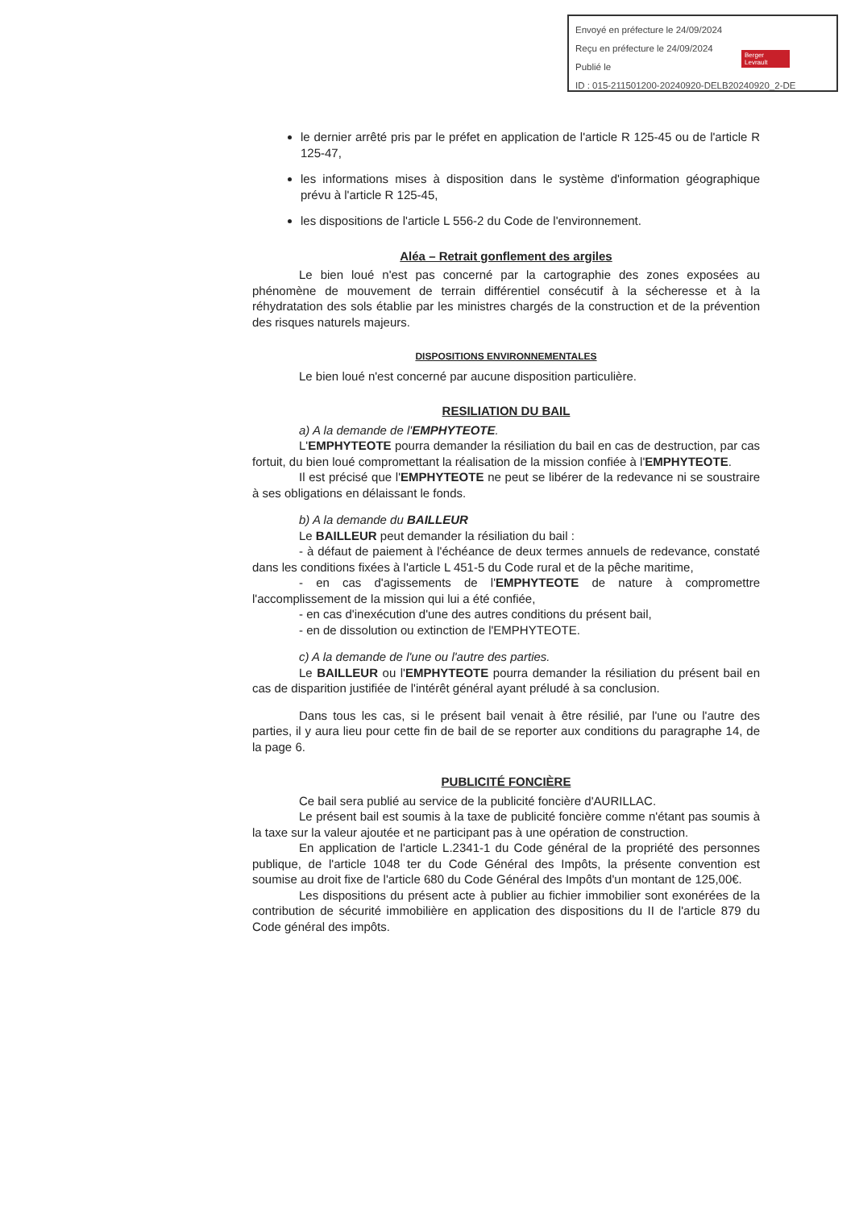Envoyé en préfecture le 24/09/2024
Reçu en préfecture le 24/09/2024
Publié le
ID : 015-211501200-20240920-DELB20240920_2-DE
Berger Levrault
le dernier arrêté pris par le préfet en application de l'article R 125-45 ou de l'article R 125-47,
les informations mises à disposition dans le système d'information géographique prévu à l'article R 125-45,
les dispositions de l'article L 556-2 du Code de l'environnement.
Aléa – Retrait gonflement des argiles
Le bien loué n'est pas concerné par la cartographie des zones exposées au phénomène de mouvement de terrain différentiel consécutif à la sécheresse et à la réhydratation des sols établie par les ministres chargés de la construction et de la prévention des risques naturels majeurs.
DISPOSITIONS ENVIRONNEMENTALES
Le bien loué n'est concerné par aucune disposition particulière.
RESILIATION DU BAIL
a) A la demande de l'EMPHYTEOTE.
L'EMPHYTEOTE pourra demander la résiliation du bail en cas de destruction, par cas fortuit, du bien loué compromettant la réalisation de la mission confiée à l'EMPHYTEOTE.
Il est précisé que l'EMPHYTEOTE ne peut se libérer de la redevance ni se soustraire à ses obligations en délaissant le fonds.
b) A la demande du BAILLEUR
Le BAILLEUR peut demander la résiliation du bail :
- à défaut de paiement à l'échéance de deux termes annuels de redevance, constaté dans les conditions fixées à l'article L 451-5 du Code rural et de la pêche maritime,
- en cas d'agissements de l'EMPHYTEOTE de nature à compromettre l'accomplissement de la mission qui lui a été confiée,
- en cas d'inexécution d'une des autres conditions du présent bail,
- en de dissolution ou extinction de l'EMPHYTEOTE.
c) A la demande de l'une ou l'autre des parties.
Le BAILLEUR ou l'EMPHYTEOTE pourra demander la résiliation du présent bail en cas de disparition justifiée de l'intérêt général ayant préludé à sa conclusion.
Dans tous les cas, si le présent bail venait à être résilié, par l'une ou l'autre des parties, il y aura lieu pour cette fin de bail de se reporter aux conditions du paragraphe 14, de la page 6.
PUBLICITÉ FONCIÈRE
Ce bail sera publié au service de la publicité foncière d'AURILLAC.
Le présent bail est soumis à la taxe de publicité foncière comme n'étant pas soumis à la taxe sur la valeur ajoutée et ne participant pas à une opération de construction.
En application de l'article L.2341-1 du Code général de la propriété des personnes publique, de l'article 1048 ter du Code Général des Impôts, la présente convention est soumise au droit fixe de l'article 680 du Code Général des Impôts d'un montant de 125,00€.
Les dispositions du présent acte à publier au fichier immobilier sont exonérées de la contribution de sécurité immobilière en application des dispositions du II de l'article 879 du Code général des impôts.